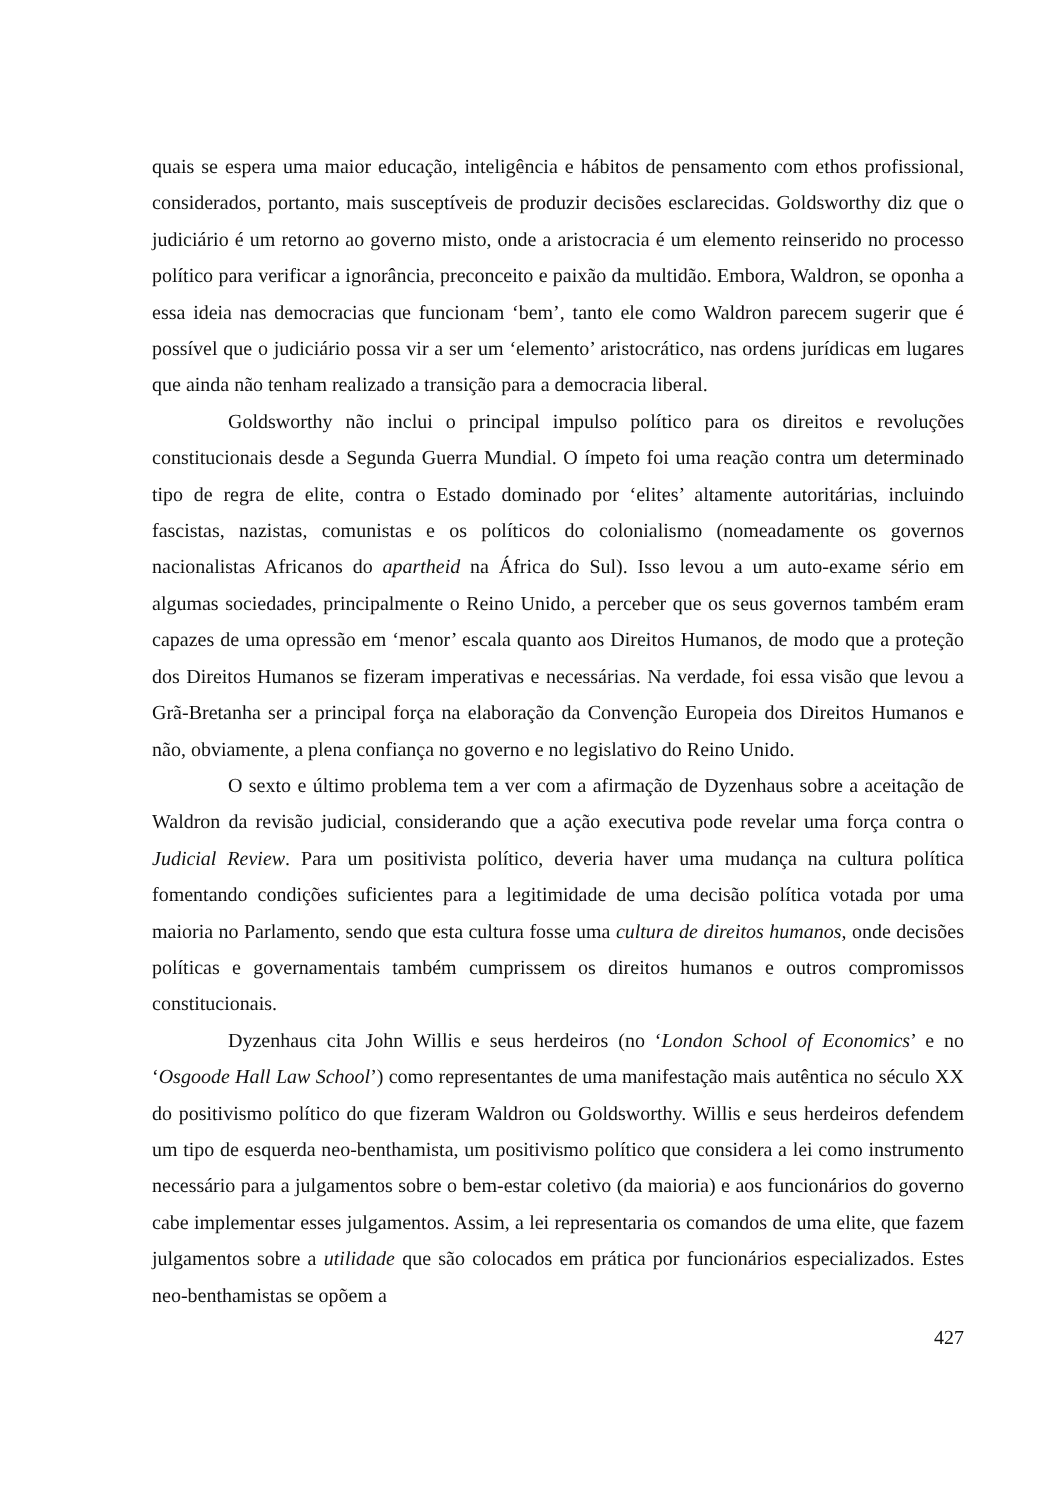quais se espera uma maior educação, inteligência e hábitos de pensamento com ethos profissional, considerados, portanto, mais susceptíveis de produzir decisões esclarecidas. Goldsworthy diz que o judiciário é um retorno ao governo misto, onde a aristocracia é um elemento reinserido no processo político para verificar a ignorância, preconceito e paixão da multidão. Embora, Waldron, se oponha a essa ideia nas democracias que funcionam ‘bem’, tanto ele como Waldron parecem sugerir que é possível que o judiciário possa vir a ser um ‘elemento’ aristocrático, nas ordens jurídicas em lugares que ainda não tenham realizado a transição para a democracia liberal.
Goldsworthy não inclui o principal impulso político para os direitos e revoluções constitucionais desde a Segunda Guerra Mundial. O ímpeto foi uma reação contra um determinado tipo de regra de elite, contra o Estado dominado por ‘elites’ altamente autoritárias, incluindo fascistas, nazistas, comunistas e os políticos do colonialismo (nomeadamente os governos nacionalistas Africanos do apartheid na África do Sul). Isso levou a um auto-exame sério em algumas sociedades, principalmente o Reino Unido, a perceber que os seus governos também eram capazes de uma opressão em ‘menor’ escala quanto aos Direitos Humanos, de modo que a proteção dos Direitos Humanos se fizeram imperativas e necessárias. Na verdade, foi essa visão que levou a Grã-Bretanha ser a principal força na elaboração da Convenção Europeia dos Direitos Humanos e não, obviamente, a plena confiança no governo e no legislativo do Reino Unido.
O sexto e último problema tem a ver com a afirmação de Dyzenhaus sobre a aceitação de Waldron da revisão judicial, considerando que a ação executiva pode revelar uma força contra o Judicial Review. Para um positivista político, deveria haver uma mudança na cultura política fomentando condições suficientes para a legitimidade de uma decisão política votada por uma maioria no Parlamento, sendo que esta cultura fosse uma cultura de direitos humanos, onde decisões políticas e governamentais também cumprissem os direitos humanos e outros compromissos constitucionais.
Dyzenhaus cita John Willis e seus herdeiros (no ‘London School of Economics’ e no ‘Osgoode Hall Law School’) como representantes de uma manifestação mais autêntica no século XX do positivismo político do que fizeram Waldron ou Goldsworthy. Willis e seus herdeiros defendem um tipo de esquerda neo-benthamista, um positivismo político que considera a lei como instrumento necessário para a julgamentos sobre o bem-estar coletivo (da maioria) e aos funcionários do governo cabe implementar esses julgamentos. Assim, a lei representaria os comandos de uma elite, que fazem julgamentos sobre a utilidade que são colocados em prática por funcionários especializados. Estes neo-benthamistas se opõem a
427